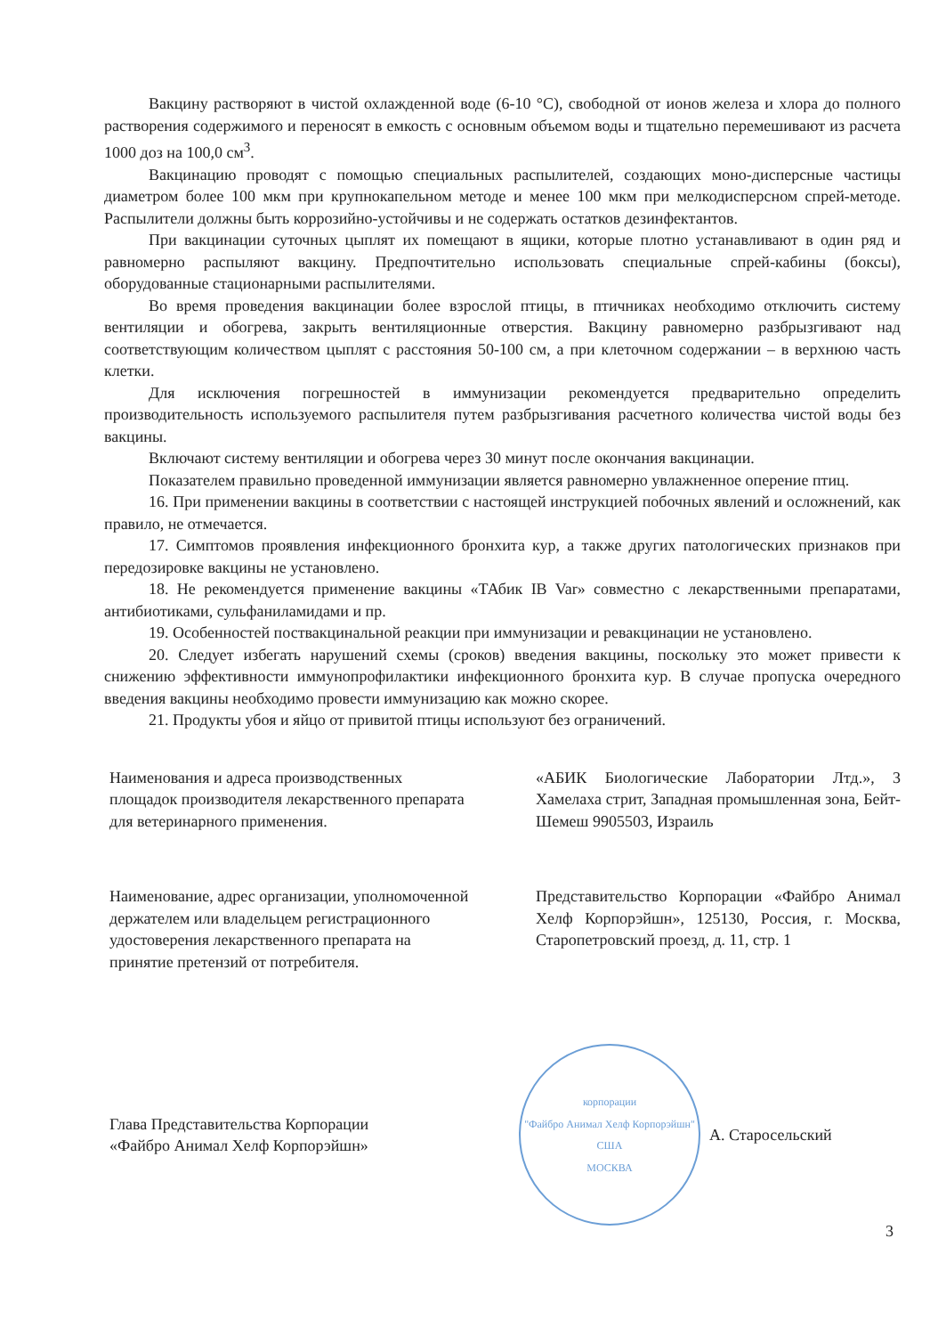Вакцину растворяют в чистой охлажденной воде (6-10 °С), свободной от ионов железа и хлора до полного растворения содержимого и переносят в емкость с основным объемом воды и тщательно перемешивают из расчета 1000 доз на 100,0 см<sup>3</sup>.
Вакцинацию проводят с помощью специальных распылителей, создающих моно-дисперсные частицы диаметром более 100 мкм при крупнокапельном методе и менее 100 мкм при мелкодисперсном спрей-методе. Распылители должны быть коррозийно-устойчивы и не содержать остатков дезинфектантов.
При вакцинации суточных цыплят их помещают в ящики, которые плотно устанавливают в один ряд и равномерно распыляют вакцину. Предпочтительно использовать специальные спрей-кабины (боксы), оборудованные стационарными распылителями.
Во время проведения вакцинации более взрослой птицы, в птичниках необходимо отключить систему вентиляции и обогрева, закрыть вентиляционные отверстия. Вакцину равномерно разбрызгивают над соответствующим количеством цыплят с расстояния 50-100 см, а при клеточном содержании – в верхнюю часть клетки.
Для исключения погрешностей в иммунизации рекомендуется предварительно определить производительность используемого распылителя путем разбрызгивания расчетного количества чистой воды без вакцины.
Включают систему вентиляции и обогрева через 30 минут после окончания вакцинации.
Показателем правильно проведенной иммунизации является равномерно увлажненное оперение птиц.
16. При применении вакцины в соответствии с настоящей инструкцией побочных явлений и осложнений, как правило, не отмечается.
17. Симптомов проявления инфекционного бронхита кур, а также других патологических признаков при передозировке вакцины не установлено.
18. Не рекомендуется применение вакцины «ТАбик IB Var» совместно с лекарственными препаратами, антибиотиками, сульфаниламидами и пр.
19. Особенностей поствакцинальной реакции при иммунизации и ревакцинации не установлено.
20. Следует избегать нарушений схемы (сроков) введения вакцины, поскольку это может привести к снижению эффективности иммунопрофилактики инфекционного бронхита кур. В случае пропуска очередного введения вакцины необходимо провести иммунизацию как можно скорее.
21. Продукты убоя и яйцо от привитой птицы используют без ограничений.
Наименования и адреса производственных площадок производителя лекарственного препарата для ветеринарного применения.
«АБИК Биологические Лаборатории Лтд.», 3 Хамелаха стрит, Западная промышленная зона, Бейт-Шемеш 9905503, Израиль
Наименование, адрес организации, уполномоченной держателем или владельцем регистрационного удостоверения лекарственного препарата на принятие претензий от потребителя.
Представительство Корпорации «Файбро Анимал Хелф Корпорэйшн», 125130, Россия, г. Москва, Старопетровский проезд, д. 11, стр. 1
Глава Представительства Корпорации «Файбро Анимал Хелф Корпорэйшн»
корпорации
"Файбро Анимал Хелф Корпорэйшн"
США
МОСКВА
А. Старосельский
3